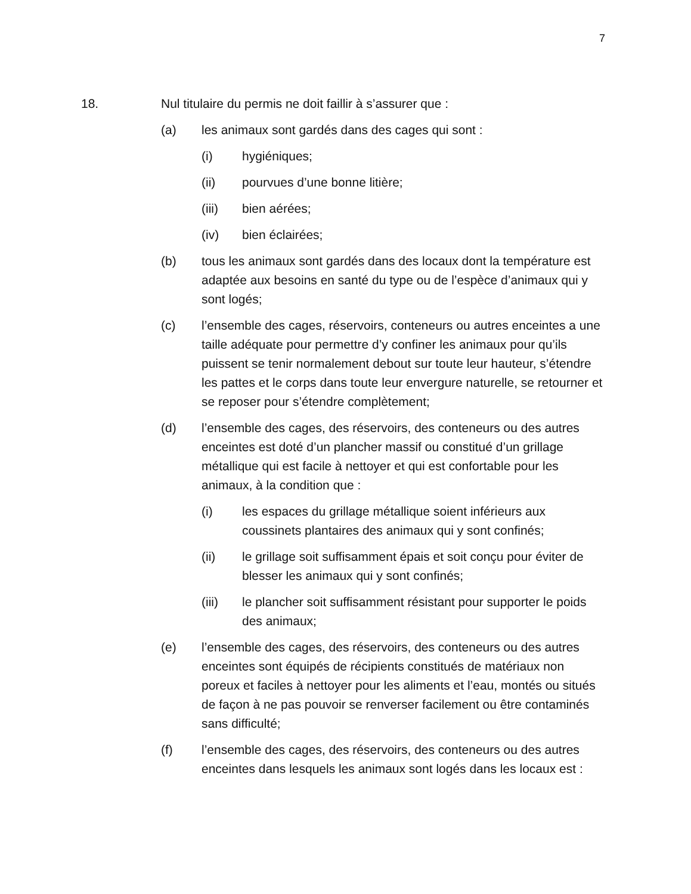7
18. Nul titulaire du permis ne doit faillir à s’assurer que :
(a) les animaux sont gardés dans des cages qui sont :
(i) hygiéniques;
(ii) pourvues d’une bonne litière;
(iii) bien aérées;
(iv) bien éclairées;
(b) tous les animaux sont gardés dans des locaux dont la température est adaptée aux besoins en santé du type ou de l’espèce d’animaux qui y sont logés;
(c) l’ensemble des cages, réservoirs, conteneurs ou autres enceintes a une taille adéquate pour permettre d’y confiner les animaux pour qu’ils puissent se tenir normalement debout sur toute leur hauteur, s’étendre les pattes et le corps dans toute leur envergure naturelle, se retourner et se reposer pour s’étendre complètement;
(d) l’ensemble des cages, des réservoirs, des conteneurs ou des autres enceintes est doté d’un plancher massif ou constitué d’un grillage métallique qui est facile à nettoyer et qui est confortable pour les animaux, à la condition que :
(i) les espaces du grillage métallique soient inférieurs aux coussinets plantaires des animaux qui y sont confinés;
(ii) le grillage soit suffisamment épais et soit conçu pour éviter de blesser les animaux qui y sont confinés;
(iii) le plancher soit suffisamment résistant pour supporter le poids des animaux;
(e) l’ensemble des cages, des réservoirs, des conteneurs ou des autres enceintes sont équipés de récipients constitués de matériaux non poreux et faciles à nettoyer pour les aliments et l’eau, montés ou situés de façon à ne pas pouvoir se renverser facilement ou être contaminés sans difficulté;
(f) l’ensemble des cages, des réservoirs, des conteneurs ou des autres enceintes dans lesquels les animaux sont logés dans les locaux est :